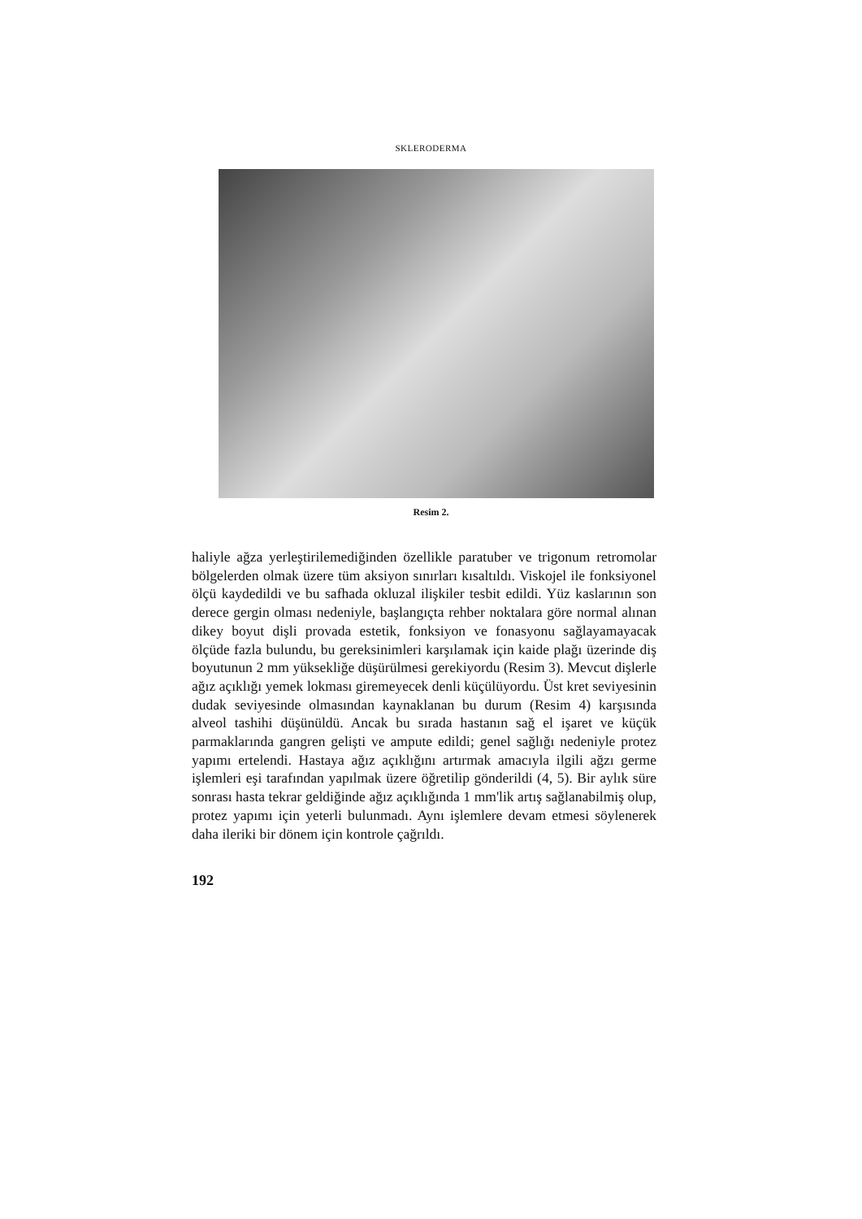SKLERODERMA
Resim 2.
haliyle ağza yerleştirilemediğinden özellikle paratuber ve trigonum retromolar bölgelerden olmak üzere tüm aksiyon sınırları kısaltıldı. Viskojel ile fonksiyonel ölçü kaydedildi ve bu safhada okluzal ilişkiler tesbit edildi. Yüz kaslarının son derece gergin olması nedeniyle, başlangıçta rehber noktalara göre normal alınan dikey boyut dişli provada estetik, fonksiyon ve fonasyonu sağlayamayacak ölçüde fazla bulundu, bu gereksinimleri karşılamak için kaide plağı üzerinde diş boyutunun 2 mm yüksekliğe düşürülmesi gerekiyordu (Resim 3). Mevcut dişlerle ağız açıklığı yemek lokması giremeyecek denli küçülüyordu. Üst kret seviyesinin dudak seviyesinde olmasından kaynaklanan bu durum (Resim 4) karşısında alveol tashihi düşünüldü. Ancak bu sırada hastanın sağ el işaret ve küçük parmaklarında gangren gelişti ve ampute edildi; genel sağlığı nedeniyle protez yapımı ertelendi. Hastaya ağız açıklığını artırmak amacıyla ilgili ağzı germe işlemleri eşi tarafından yapılmak üzere öğretilip gönderildi (4, 5). Bir aylık süre sonrası hasta tekrar geldiğinde ağız açıklığında 1 mm'lik artış sağlanabilmiş olup, protez yapımı için yeterli bulunmadı. Aynı işlemlere devam etmesi söylenerek daha ileriki bir dönem için kontrole çağrıldı.
192